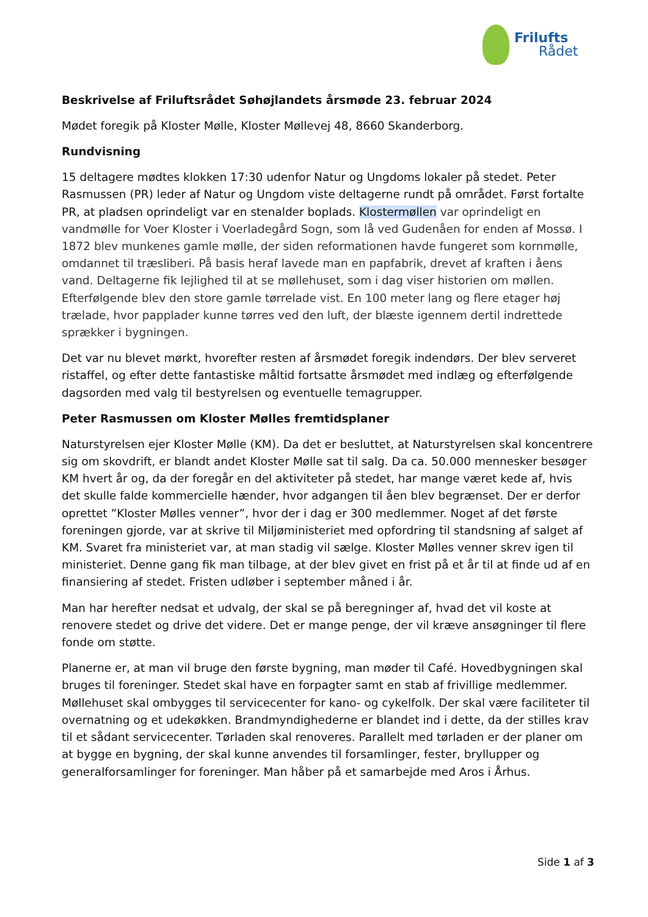Frilufts
Rådet
Beskrivelse af Friluftsrådet Søhøjlandets årsmøde 23. februar 2024
Mødet foregik på Kloster Mølle, Kloster Møllevej 48, 8660 Skanderborg.
Rundvisning
15 deltagere mødtes klokken 17:30 udenfor Natur og Ungdoms lokaler på stedet. Peter Rasmussen (PR) leder af Natur og Ungdom viste deltagerne rundt på området. Først fortalte PR, at pladsen oprindeligt var en stenalder boplads. Klostermøllen var oprindeligt en vandmølle for Voer Kloster i Voerladegård Sogn, som lå ved Gudenåen for enden af Mossø. I 1872 blev munkenes gamle mølle, der siden reformationen havde fungeret som kornmølle, omdannet til træsliberi. På basis heraf lavede man en papfabrik, drevet af kraften i åens vand. Deltagerne fik lejlighed til at se møllehuset, som i dag viser historien om møllen. Efterfølgende blev den store gamle tørrelade vist. En 100 meter lang og flere etager høj trælade, hvor papplader kunne tørres ved den luft, der blæste igennem dertil indrettede sprækker i bygningen.
Det var nu blevet mørkt, hvorefter resten af årsmødet foregik indendørs. Der blev serveret ristaffel, og efter dette fantastiske måltid fortsatte årsmødet med indlæg og efterfølgende dagsorden med valg til bestyrelsen og eventuelle temagrupper.
Peter Rasmussen om Kloster Mølles fremtidsplaner
Naturstyrelsen ejer Kloster Mølle (KM). Da det er besluttet, at Naturstyrelsen skal koncentrere sig om skovdrift, er blandt andet Kloster Mølle sat til salg. Da ca. 50.000 mennesker besøger KM hvert år og, da der foregår en del aktiviteter på stedet, har mange været kede af, hvis det skulle falde kommercielle hænder, hvor adgangen til åen blev begrænset. Der er derfor oprettet ”Kloster Mølles venner”, hvor der i dag er 300 medlemmer. Noget af det første foreningen gjorde, var at skrive til Miljøministeriet med opfordring til standsning af salget af KM. Svaret fra ministeriet var, at man stadig vil sælge. Kloster Mølles venner skrev igen til ministeriet. Denne gang fik man tilbage, at der blev givet en frist på et år til at finde ud af en finansiering af stedet. Fristen udløber i september måned i år.
Man har herefter nedsat et udvalg, der skal se på beregninger af, hvad det vil koste at renovere stedet og drive det videre. Det er mange penge, der vil kræve ansøgninger til flere fonde om støtte.
Planerne er, at man vil bruge den første bygning, man møder til Café. Hovedbygningen skal bruges til foreninger. Stedet skal have en forpagter samt en stab af frivillige medlemmer. Møllehuset skal ombygges til servicecenter for kano- og cykelfolk. Der skal være faciliteter til overnatning og et udekøkken. Brandmyndighederne er blandet ind i dette, da der stilles krav til et sådant servicecenter. Tørladen skal renoveres. Parallelt med tørladen er der planer om at bygge en bygning, der skal kunne anvendes til forsamlinger, fester, bryllupper og generalforsamlinger for foreninger. Man håber på et samarbejde med Aros i Århus.
Side 1 af 3